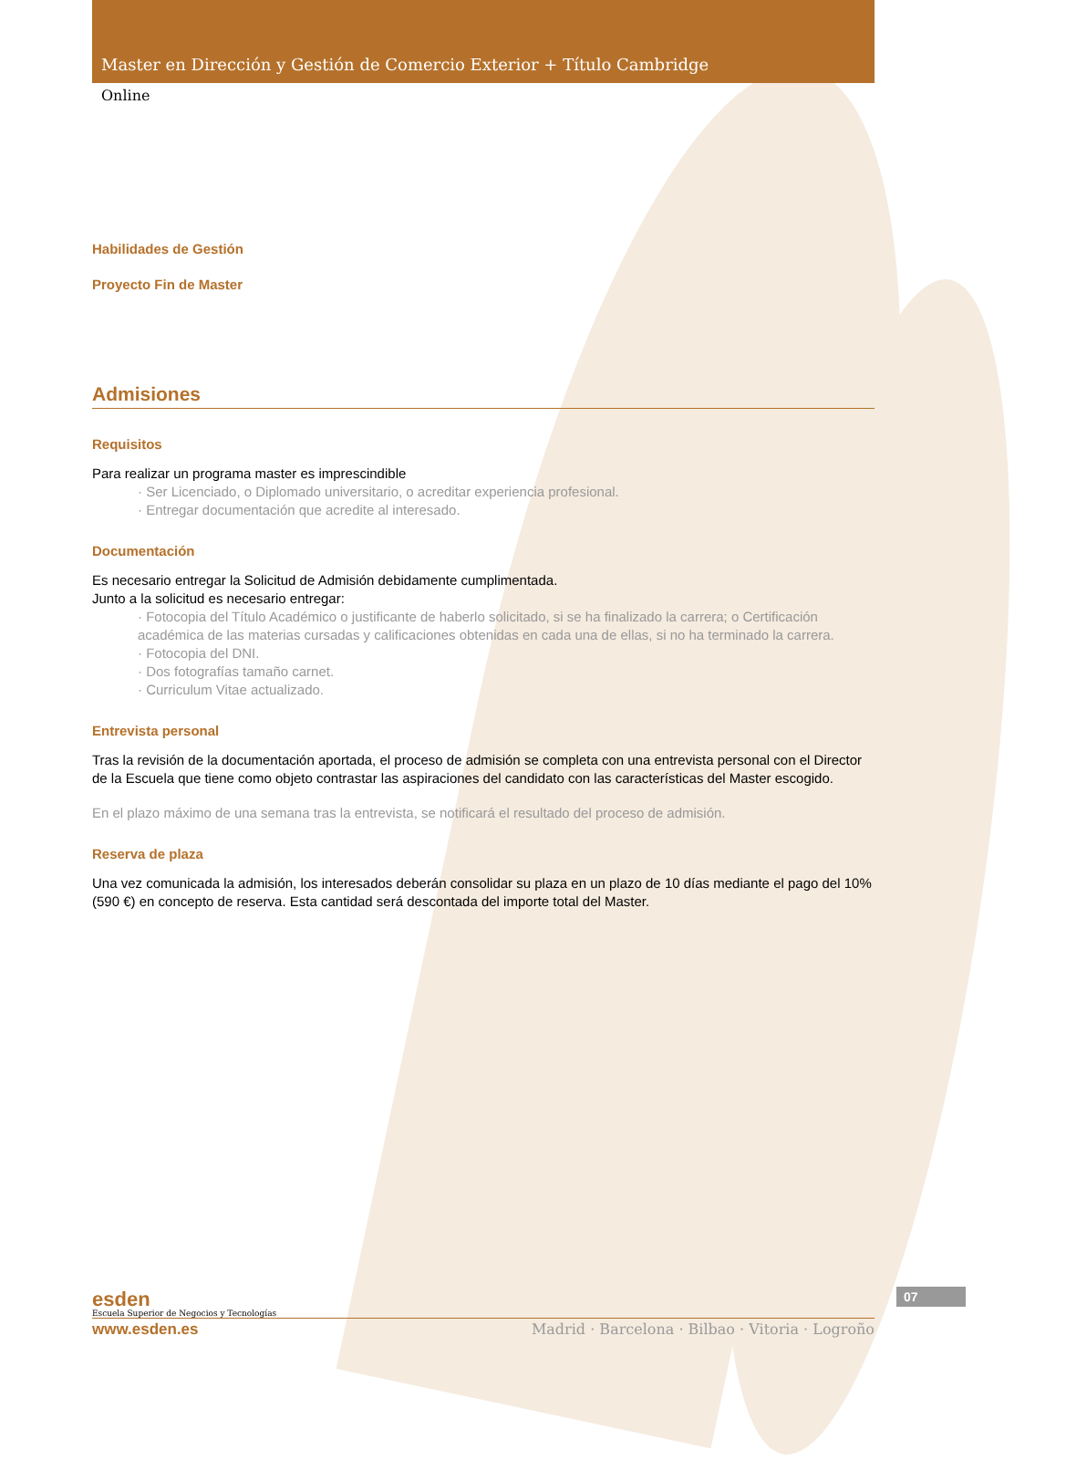Master en Dirección y Gestión de Comercio Exterior + Título Cambridge
Online
Habilidades de Gestión
Proyecto Fin de Master
Admisiones
Requisitos
Para realizar un programa master es imprescindible
· Ser Licenciado, o Diplomado universitario, o acreditar experiencia profesional.
· Entregar documentación que acredite al interesado.
Documentación
Es necesario entregar la Solicitud de Admisión debidamente cumplimentada.
Junto a la solicitud es necesario entregar:
· Fotocopia del Título Académico o justificante de haberlo solicitado, si se ha finalizado la carrera; o Certificación académica de las materias cursadas y calificaciones obtenidas en cada una de ellas, si no ha terminado la carrera.
· Fotocopia del DNI.
· Dos fotografías tamaño carnet.
· Curriculum Vitae actualizado.
Entrevista personal
Tras la revisión de la documentación aportada, el proceso de admisión se completa con una entrevista personal con el Director de la Escuela que tiene como objeto contrastar las aspiraciones del candidato con las características del Master escogido.
En el plazo máximo de una semana tras la entrevista, se notificará el resultado del proceso de admisión.
Reserva de plaza
Una vez comunicada la admisión, los interesados deberán consolidar su plaza en un plazo de 10 días mediante el pago del 10% (590 €) en concepto de reserva. Esta cantidad será descontada del importe total del Master.
esden
Escuela Superior de Negocios y Tecnologías
07
www.esden.es Madrid · Barcelona · Bilbao · Vitoria · Logroño